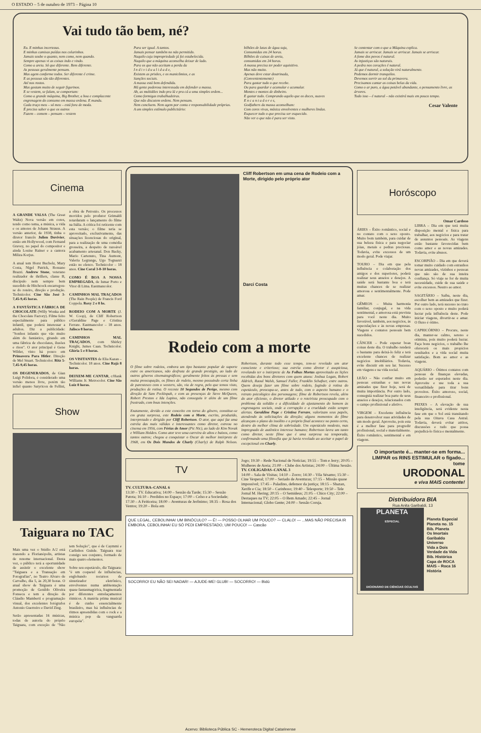O ESTADO – 5 de outubro de 1973 – Página 10
Vai tudo tão bem, né?
Eu. E minhas incertezas.
E minhas camisas puídas nos colarinhos.
Jamais soube o quanto, nem como, nem quando.
Sempre apenas vi as coisas indo e vindo.
Como a areia. Só que diferente. Bem diferente.
As pessoas geralmente pensam.
Mas agem conforme todos. Ser diferente é crime.
E as pessoas são tão diferentes.
Até nos rostos.
Mas gostam muito de seguir figurinos.
E se vestem, se falam, se comportam:
Como a grande máquina, Big Brother, a boa e complacente engrenagem do consumo em massa ordena. E manda.
Cada traço meu – só meu – está fora de moda.
É preciso saber o que os outros
Fazem – comem – pensam – vestem
Para ser igual. A tantos.
Jamais pensar também no não permitido.
Naquilo cuja impropriedade já foi estabelecida.
Naquilo que a máquina aconselha deixar de lado.
Para os que não aceitam a perda da
I n d i v i d u a l i d a d e,
Existem as prisões, e os manicômios, e as
Sanções sociais.
A massa está bem defendida.
Há gente poderosa interessada em defender a massa.
Ah, as multidões indo pra lá e pra cá a uma simples ordem...
Como formigas trabalhadeiras.
Que não discutem ordens. Nem pensam.
Nem concluem. Nem agem por conta e responsabilidade próprias.
A um simples estímulo publicitário:
bilhões de latas de água suja,
Consumidas em 24 horas.
Bilhões de caixas de areia,
consumidas em 24 horas.
A massa precisa ter poder aquisitivo.
Mas não muito.
Apenas deve estar doutrinada,
(Convenientemente)
Para gastar tudo o que recebe.
Ou para guardar e acumular e acumular.
Montes e montes de dinheiro.
E gastar tudo. Comprando aquilo que os doces, suaves
E n c a n t a d o r e s,
Godfathers da massa aconselham:
Com cores vivas, música envolventes e mulheres lindas.
Esquecer tudo o que precisa ser esquecido.
Não ver o que não é para ser visto.
Se contentar com o que a Máquina explica.
Jamais se arriscar. Jamais se arriscar. Jamais se arriscar.
A fome dos povos é natural.
As injustiças são naturais.
A pedra nos corações é natural.
Já que é natural, a solução virá naturalmente.
Podemos dormir tranquilos.
Devemos sorrir ao sol da primavera.
Precisamos cantar as coisas belas da vida.
Como o ar puro, a água potável abundante, o pensamento livre, as árvores.
Tudo isso – é natural – não existirá mais em pouco tempo.
Cesar Valente
Cinema
A GRANDE VALSA (The Great Waltz) Nova versão em cores, tendo como tema, a música, a vida e os amores de Johann Strauss. A versão anterior, de 1938, tinha o diretor francês Julien Duvivier, então em Hollywood, com Fernand Gravey, no papel do compositor e ainda Louise Rainer e a cantora Miliza Korjus.
A atual tem Horst Bucholz, Mary Costa, Nigel Patrick, Rossano Brazzi. Andrew Stone, veterano realizador de thrillers, classe B, discípulo nem sempre bem sucedido de Hitchcock encarregou-se do roteiro, direção e produção. Technicolor. Cine São José 3-7,45-9,45 horas.
A FANTÁSTICA FÁBRICA DE CHOCOLATE (Willy Wonka and the Chocolate Factory). Filme feito especialmente para público infantil, que poderá interessar a adultos. Diz a publicidade: "Sonhos infantis que vão muito além do fantástico, girando em uma fábrica de chocolates, ilusões e risos". O ator principal é Gene Wilder, visto há pouco em Primavera Para Hitler. Direção de Mel Stuart. Technicolor. Ritz 5-7,45-9,45 horas.
OS DEGENERADOS, de Gian Luigi Polidora, é considerado uma versão menos livre, porém tão infiel quanto Satyricon de Fellini, a obra de Petronio. Os processos movidos pelo produtor Grimaldi retardaram o lançamento do filme na Itália. A crítica foi reticente com esta versão; o filme teria se aproveitado, exclusivamente, das situações licenciosas do original, para a realização de uma comédia grosseira, a despeito de razoável acabamento artesanal. Don Backy, Mario Cartenuto, Tina Aumont, Valeria Legrange, Ugo Tognazzi estão no elenco. Technicolor – 18 anos. Cine Coral 3-8-10 horas.
COMO É BOA A NOSSA EMPREGADA, de Ismar Porto e Vitor di Lima. Eastmancolor.
CAMINHOS MAL TRAÇADOS (The Rain People) de Francis Ford Coppola. Roxy 2 e 8 hs.
RODEIO COM A MORTE (J. W. Coop), de Cliff Robertson c/Geraldine Page e Cristina Ferrare. Eastmancolor – 18 anos. Jalisco 8 horas.
CAMINHOS MAL TRAÇADOS, com Shirley Knight, James Caan. Technicolor. Glória 5 e 8 horas.
OS VISITANTES de Elia Kazan – Technicolor. 18 anos. Cine Rajá 8 horas.
DEIXEM-ME CANTAR, c/Hank Williams Jr. Metrocolor. Cine São Luiz 8 horas.
Show
Taiguara no TAC
Mais uma vez o Stúdio A/2 está trazendo a Florianópolis, artistas de renome internacional. Desta vez, o público terá a oportunidade de assistir o excelente show "Taiguara e a Transação em Fotografias", no Teatro Alvaro de Carvalho, dia 5, às 20,30 horas. O atual show de Taiguara é uma promoção de Genildo Oliveira Fonseca e tem a direção de Cláudio Mamberti e programação visual, dos excelentes fotógrafos Antonio Guerreiro e David Zing.
Serão apresentadas 16 músicas, todas de autoria do próprio Taiguara, com exceção de "Não tem Solução", que é de Caymmi e Carlinhos Guinle. Taiguara traz consigo seu conjunto, formado de mais quatro elementos.
Sobre seu espetáculo, diz Taiguara: "é um coquetel de influências, englobando recursos de sintetizador eletrônico, envolventes numa ambientação quase fantasmagórica, fragmentada por diferentes entrelaçamentos rítmicos. A matéria prima musical é de cunho essencialmente brasileiro, mas há influências de ritmos apreendidas com o rock e a música pop da vanguarda européia".
Cliff Robertson em uma cena de Rodeio com a Morte, dirigido pelo próprio ator
Darci Costa
Rodeio com a morte
O filme sobre rodeios, embora um tipo bastante popular de suporte entre os americanos, não desfruta de grande prestígio, ao lado de outros gêneros cinematográficos; geralmente feitos às pressas e sem muita preocupação, os filmes de rodeio, mesmo possuindo certa linha de parentesco com o western, são, via de regra, pelo que temos visto, produções de rotina. O recente 10 Segundos de Perigo, mesmo com direção de Sam Peckinpah, e com as presenças de Steve McQueen, Robert Preston e Ida Lupino, não conseguiu ir além de um filme frustrado, com boas intenções.
Exatamente, devido a este conceito em torno do gênero, constitue-se em grata surpresa, este Rodeio com a Morte, escrito, produzido, interpretado e dirigido por Cliff Robertson. O ator, que aqui faz uma estréia das mais válidas e interessantes como diretor, estreou no cinema em 1956, com Férias de Amor (Pic Nic), ao lado de Kim Novak e William Holden. Como ator teve uma carreira de altos e baixos, como tantos outros; chegou a conquistar o Oscar de melhor intérprete de 1968, em Os Dois Mundos de Charly (Charly) de Ralph Nelson. Robertson, durante todo esse tempo, tem-se revelado um ator consciente e criterioso; sua estréia como diretor é auspiciosa, revelando ter o intérprete de As Folhas Mortas aproveitado as lições recebidas dos bons diretores com quem atuou: Joshua Logan, Robert Aldrich, Raoul Walsh, Samuel Fuller, Franklin Schafner, entre outros. Quem deseja fazer um filme sobre rodeio, fugindo à rotina do espetáculo, preocupa-se, antes de tudo, com o aspecto humano e o retrato psicológico dos personagens; filme de Robertson revela, além do ator eficiente, o diretor atilado e o roteirista preocupado com o problema da solidão e a dificuldade de ajustamento do homem às engrenagens sociais, onde a corrupção e a crueldade estão sempre alertas. Geraldine Page e Cristina Ferrare, valorizam seus papéis, atendendo às solicitações da direção; alguns momentos do filme alcançam o plano do insólito e o próprio final acontece no ponto certo, dentro do melhor clima de sobriedade. Um espetáculo modesto, mas impregnado de autêntico interesse humano; Robertson lavra um tanto como diretor, neste filme que é uma surpresa na temporada, confirmando uma filosofia que já havia revelado ao aceitar o papel de excepcional em Charly.
TV
TV. CULTURA–CANAL 6
13:30 – TV. Educativa; 14:00 – Sessão da Tarde; 15:30 – Sessão Patota; 16:10 – Perdidos no Espaço; 17:00 – Celso e a Sociedade; 17:30 – A Feiticeira; 18:00 – Aventuras de Jerônimo; 18:35 – Rosa dos Ventos; 19:20 – Bola em
Jogo; 19:30 – Rede Nacional de Notícias; 19:55 – Tom e Jerry; 20:05 – Mulheres de Areia; 21:00 – Clube dos Artistas; 24:00 – Última Sessão.
TV. COLIGADAS–CANAL 3
14:00 – Sala de Visitas; 14:10 – Zorro; 14:30 – Vila Sésamo; 15:30 – Cine Vesperal; 17:00 – Seriado de Aventuras; 17:15 – Missão quase impossível; 17:45 – Paladino, defensor da justiça; 18:15 – Shazan, Xerife e Cia; 18:50 – Carinhoso; 19:40 – Telesporte; 19:50 – Tele Jornal M. Hering; 20:15 – O Semideus; 21:05 – Chico City; 22:00 – Destaques na TV; 22:05 – O Bem Amado; 22:45 – Jornal Internacional; Globo Gente; 24:00 – Sessão Coruja.
QUE LEGAL, CEBOLINHA! UM BINÓCULO? — É! — POSSO OLHAR UM POUCO? — CLALO! — ...MAS NÃO PRECISA IR EMBORA, CEBOLINHA! EU SÓ PEDI EMPRESTADO, UM POUCO! — Cascão
SOCORRO! EU NÃO SEI NADAR! — AJUDE-ME! GLUB! — SOCORRO! — Bidú
Horóscopo
Omar Cardoso
ÁRIES – Êxito romântico, social e no contato com o sexo oposto. Muito bom também, para cuidar de sua beleza física e para negociar jóias, metais e pedras preciosas. Todavia, evite excessos de um modo geral. Pode viajar.
TOURO – Dia em que pela influência e colaboração dos amigos e dos superiores, poderá realizar seus anseios e desejos. A saúde será bastante boa e terá muitas chances de se realizar amorosa e sentimentalmente. Pode amar.
GÊMEOS – Muita harmonia familiar, conjugal, e na vida sentimental, e amorosa está prevista para você neste dia. Muito favorável, também, aos negócios, às especulações e às novas empresas. Viagens e contatos pessoais bem sucedidos.
CÂNCER – Pode esperar boas coisas deste dia. O trabalho renderá o bastante para deixá-lo feliz e terá excelente chances de realizar negócios imobiliários. Todavia, evite discutir em seu lar. Sucesso em viagens e na vida social.
LEÃO – Não confiar muito em pessoas estranhas e nas novas amizades que fizer hoje, será de muita importância. Por outro lado, conseguiá realizar boa parte de seus anseios e desejos, relacionados com o campo profissional e afetivo.
VIRGEM – Excelente influência para desenvolver suas atividades de um modo geral. Aproveite, pois esta é a melhor fase para progredir profissional, social e materialmente. Êxito romântico, sentimental e em viagens.
LIBRA – Dia em que terá muita disposição mental e física para trabalhar, aos negócios e para tratar de assuntos pessoais. As viagens estão bastante favorecidas bem como amor e as novas amizades. Todavia, evite abusos.
ESCORPIÃO – Dia em que deverá tomar muito cuidado com estranhos novas amizades, vizinhos e pessoas que não são de sua inteira confiança. Só viaje se for de muita necessidade, cuide de sua saúde e evite excessos. Neutro ao amor.
SAGITÁRIO – Saiba, neste dia, escolher bem as amizades que fizer. Por outro lado, terá sucesso no trato com o sexo oposto e muito poderá lucrar pela influência deste. Pode iniciar viagens, divertir-se e amar. O fluxo é ótimo.
CAPRICÓRNIO – Procure, neste dia, manter-se calmo, sereno e otimista, pois muito poderá lucrar. Faça bons negócios, o trabalho lhe oferecerá os mais propícios resultados e a vida social muita satisfação. Bom ao amor e as viagens.
AQUÁRIO – Ótimos contatos com pessoas de finanças elevadas, poderão ser esperados neste dia. Aproveite e use toda a sua versatilidade para tirar bons proveitos. Êxito amoroso, social, financeiro e profissional.
PEIXES – A elevação de sua inteligência, será evidente nesta fase em que o Sol está transitando pela sua Oitava Casa Astral. Todavia, deverá evitar atritos, discussões e tudo que possa prejudicá-lo física e mentalmente.
O importante é... manter-se em forma... LIMPAR os RINS ESTIMULAR o fígado... tome
URODONAL
e viva MAIS contente!
Distribuidora BIA
Rua Anita Garibaldi, 13
PLANETA
ESPECIAL
DICIONÁRIO DE CIÊNCIAS OCULTAS
Planeta Especial
Planeta no. 15
Bib. Planeta
Os Imortais
Garibaldo
Universo
Vida a Dois
Verdade da Vida
Bib. Histórica
Capa de ROCA
MAIS – Roca 16
História
Acervo: Biblioteca Pública SC - Hemeroteca Digital Catarinense